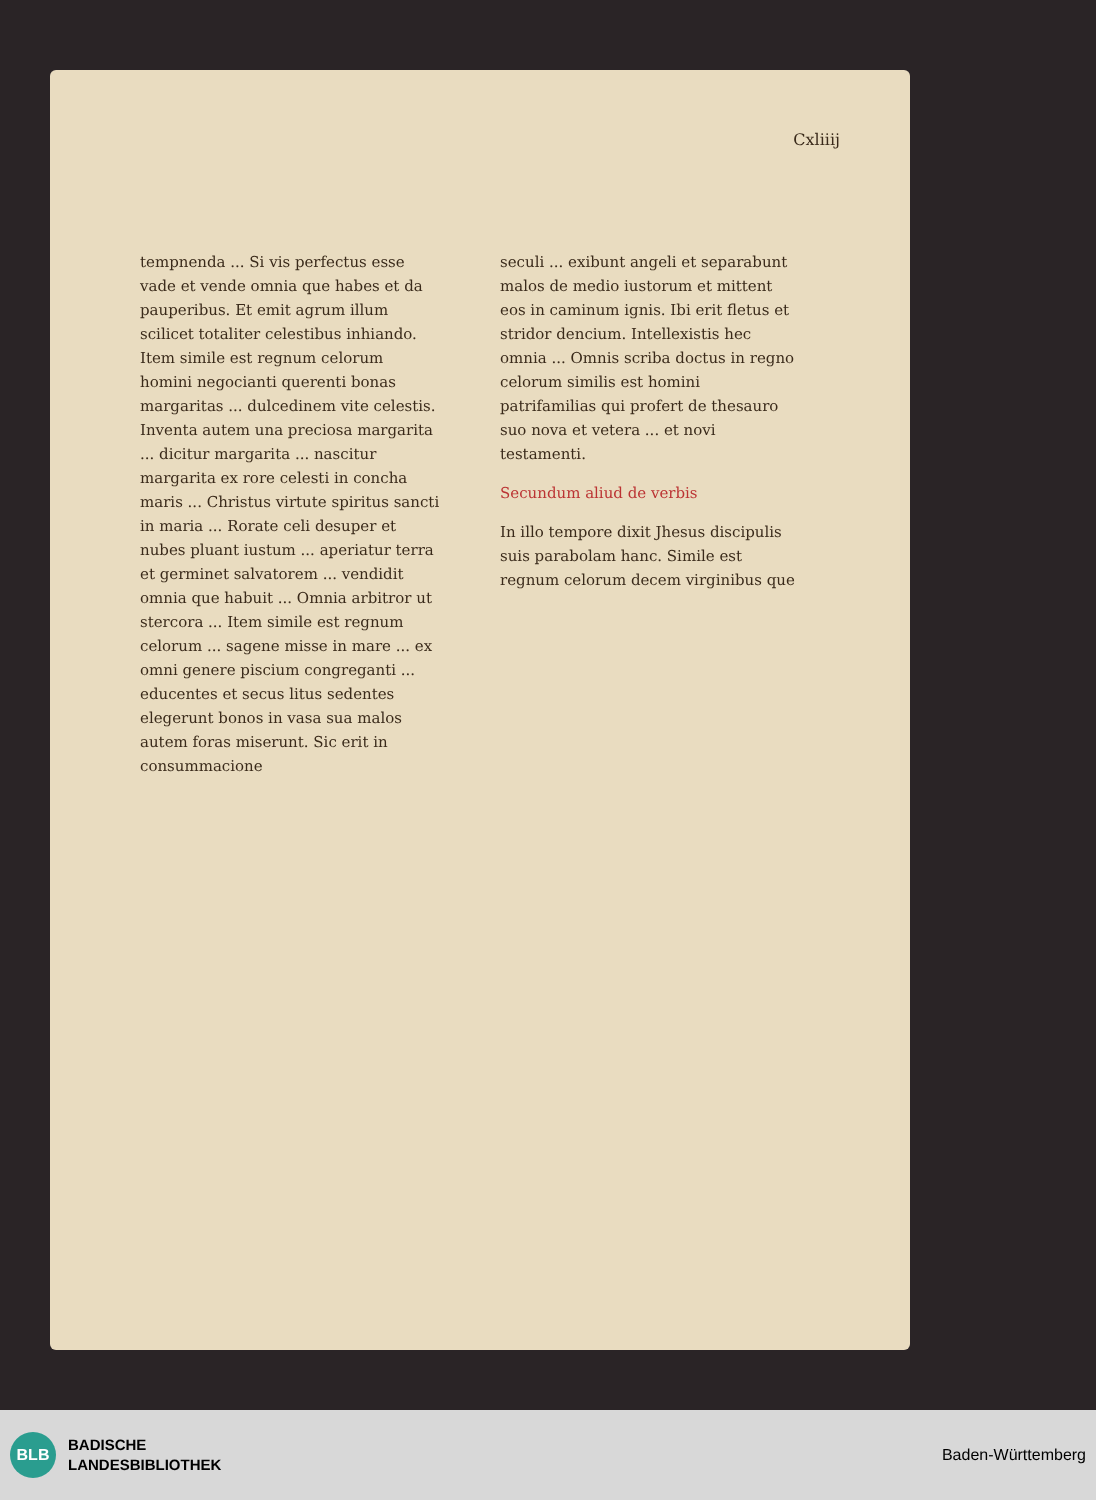Cxliiij
tempnenda ... Si vis perfectus esse vade et vende omnia que habes et da pauperibus. Et emit agrum illum scilicet totaliter celestibus inhiando. Item simile est regnum celorum homini negocianti querenti bonas margaritas ... dulcedinem vite celestis. Inventa autem una preciosa margarita ... dicitur margarita ... nascitur margarita ex rore celesti in concha maris ... Christus virtute spiritus sancti in maria ... Rorate celi desuper et nubes pluant iustum ... aperiatur terra et germinet salvatorem ... vendidit omnia que habuit ... Omnia arbitror ut stercora ... Item simile est regnum celorum ... sagene misse in mare ... ex omni genere piscium congreganti ... educentes et secus litus sedentes elegerunt bonos in vasa sua malos autem foras miserunt. Sic erit in consummacione
seculi ... exibunt angeli et separabunt malos de medio iustorum et mittent eos in caminum ignis. Ibi erit fletus et stridor dencium. Intellexistis hec omnia ... Omnis scriba doctus in regno celorum similis est homini patrifamilias qui profert de thesauro suo nova et vetera ... et novi testamenti.
Secundum aliud de verbis
In illo tempore dixit Jhesus discipulis suis parabolam hanc. Simile est regnum celorum decem virginibus que
BLB
BADISCHE
LANDESBIBLIOTHEK
Baden-Württemberg